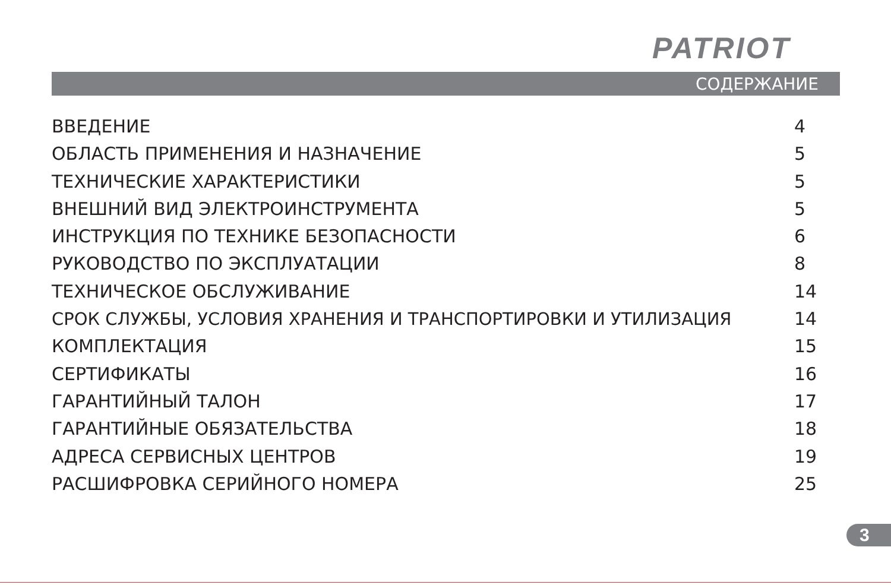PATRIOT
СОДЕРЖАНИЕ
ВВЕДЕНИЕ 4
ОБЛАСТЬ ПРИМЕНЕНИЯ И НАЗНАЧЕНИЕ 5
ТЕХНИЧЕСКИЕ ХАРАКТЕРИСТИКИ 5
ВНЕШНИЙ ВИД ЭЛЕКТРОИНСТРУМЕНТА 5
ИНСТРУКЦИЯ ПО ТЕХНИКЕ БЕЗОПАСНОСТИ 6
РУКОВОДСТВО ПО ЭКСПЛУАТАЦИИ 8
ТЕХНИЧЕСКОЕ ОБСЛУЖИВАНИЕ 14
СРОК СЛУЖБЫ, УСЛОВИЯ ХРАНЕНИЯ И ТРАНСПОРТИРОВКИ И УТИЛИЗАЦИЯ 14
КОМПЛЕКТАЦИЯ 15
СЕРТИФИКАТЫ 16
ГАРАНТИЙНЫЙ ТАЛОН 17
ГАРАНТИЙНЫЕ ОБЯЗАТЕЛЬСТВА 18
АДРЕСА СЕРВИСНЫХ ЦЕНТРОВ 19
РАСШИФРОВКА СЕРИЙНОГО НОМЕРА 25
3